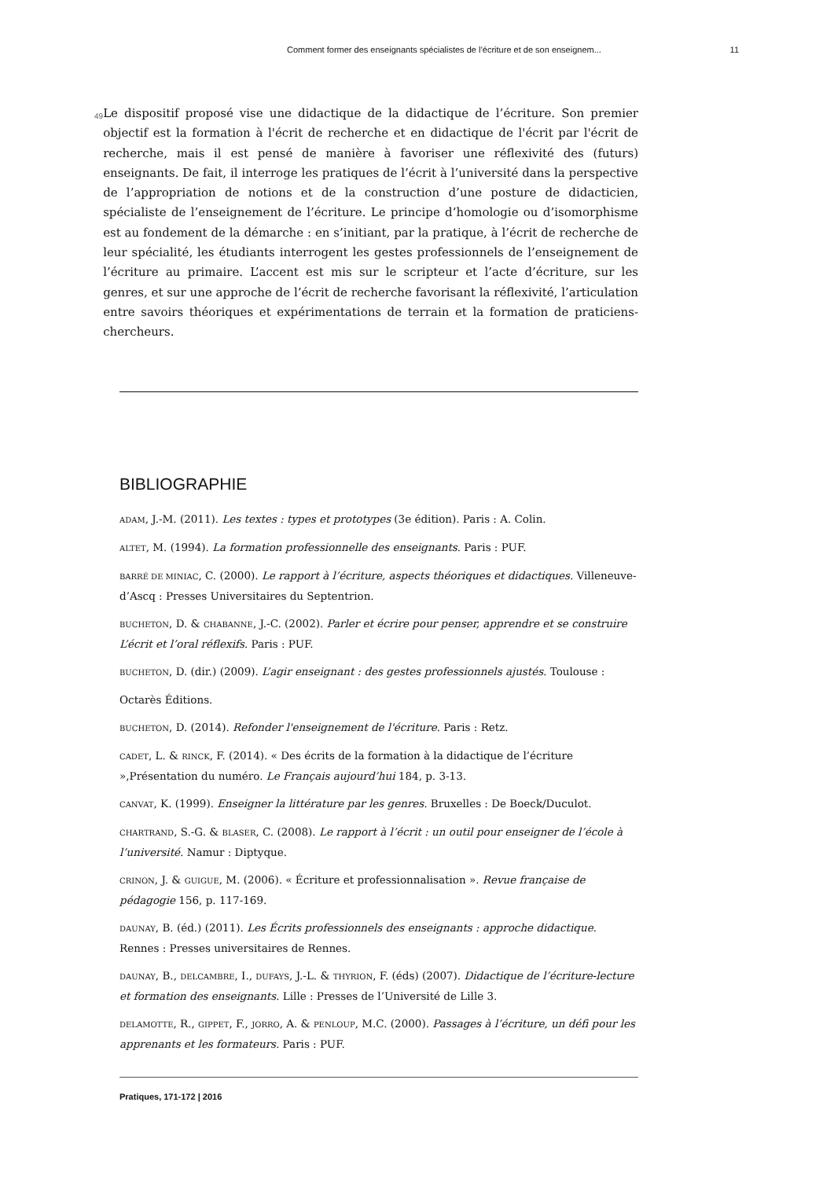Comment former des enseignants spécialistes de l’écriture et de son enseignem... 11
49
Le dispositif proposé vise une didactique de la didactique de l’écriture. Son premier objectif est la formation à l'écrit de recherche et en didactique de l'écrit par l'écrit de recherche, mais il est pensé de manière à favoriser une réflexivité des (futurs) enseignants. De fait, il interroge les pratiques de l’écrit à l’université dans la perspective de l’appropriation de notions et de la construction d’une posture de didacticien, spécialiste de l’enseignement de l’écriture. Le principe d’homologie ou d’isomorphisme est au fondement de la démarche : en s’initiant, par la pratique, à l’écrit de recherche de leur spécialité, les étudiants interrogent les gestes professionnels de l’enseignement de l’écriture au primaire. L’accent est mis sur le scripteur et l’acte d’écriture, sur les genres, et sur une approche de l’écrit de recherche favorisant la réflexivité, l’articulation entre savoirs théoriques et expérimentations de terrain et la formation de praticiens-chercheurs.
BIBLIOGRAPHIE
ADAM, J.-M. (2011). Les textes : types et prototypes (3e édition). Paris : A. Colin.
ALTET, M. (1994). La formation professionnelle des enseignants. Paris : PUF.
BARRÉ DE MINIAC, C. (2000). Le rapport à l’écriture, aspects théoriques et didactiques. Villeneuve-d’Ascq : Presses Universitaires du Septentrion.
BUCHETON, D. & CHABANNE, J.-C. (2002). Parler et écrire pour penser, apprendre et se construire L’écrit et l’oral réflexifs. Paris : PUF.
BUCHETON, D. (dir.) (2009). L’agir enseignant : des gestes professionnels ajustés. Toulouse :
Octarès Éditions.
BUCHETON, D. (2014). Refonder l'enseignement de l'écriture. Paris : Retz.
CADET, L. & RINCK, F. (2014). « Des écrits de la formation à la didactique de l’écriture »,Présentation du numéro. Le Français aujourd’hui 184, p. 3-13.
CANVAT, K. (1999). Enseigner la littérature par les genres. Bruxelles : De Boeck/Duculot.
CHARTRAND, S.-G. & BLASER, C. (2008). Le rapport à l’écrit : un outil pour enseigner de l’école à l’université. Namur : Diptyque.
CRINON, J. & GUIGUE, M. (2006). « Écriture et professionnalisation ». Revue française de pédagogie 156, p. 117-169.
DAUNAY, B. (éd.) (2011). Les Écrits professionnels des enseignants : approche didactique. Rennes : Presses universitaires de Rennes.
DAUNAY, B., DELCAMBRE, I., DUFAYS, J.-L. & THYRION, F. (éds) (2007). Didactique de l’écriture-lecture et formation des enseignants. Lille : Presses de l’Université de Lille 3.
DELAMOTTE, R., GIPPET, F., JORRO, A. & PENLOUP, M.C. (2000). Passages à l’écriture, un défi pour les apprenants et les formateurs. Paris : PUF.
Pratiques, 171-172 | 2016